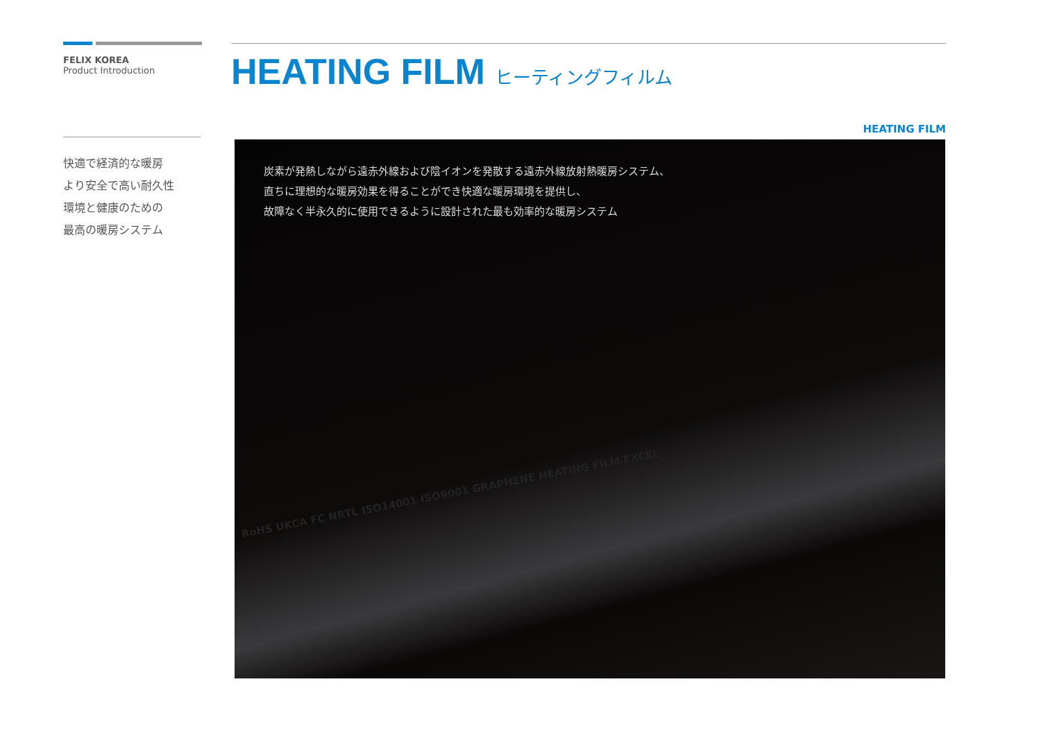FELIX KOREA
Product Introduction
快適で経済的な暖房
より安全で高い耐久性
環境と健康のための
最高の暖房システム
HEATING FILM ヒーティングフィルム
HEATING FILM
炭素が発熱しながら遠赤外線および陰イオンを発散する遠赤外線放射熱暖房システム、
直ちに理想的な暖房効果を得ることができ快適な暖房環境を提供し、
故障なく半永久的に使用できるように設計された最も効率的な暖房システム
RoHS UKCA FC NRTL ISO14001 ISO9001 GRAPHENE HEATING FILM EXCEL